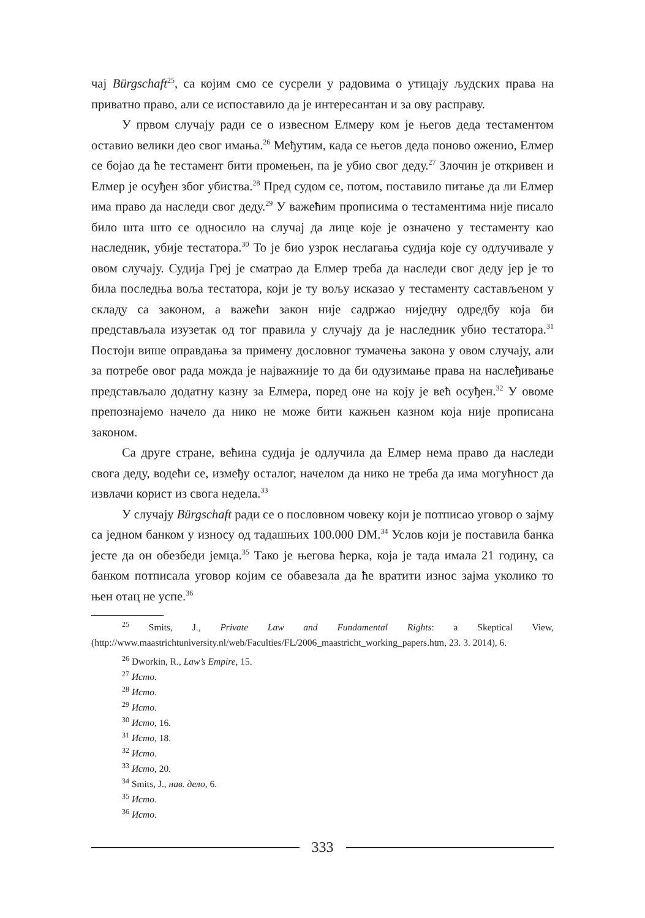чај Bürgschaft<sup>25</sup>, са којим смо се сусрели у радовима о утицају људских права на приватно право, али се испоставило да је интересантан и за ову расправу.
У првом случају ради се о извесном Елмеру ком је његов деда тестаментом оставио велики део свог имања.<sup>26</sup> Међутим, када се његов деда поново оженио, Елмер се бојао да ће тестамент бити промењен, па је убио свог деду.<sup>27</sup> Злочин је откривен и Елмер је осуђен због убиства.<sup>28</sup> Пред судом се, потом, поставило питање да ли Елмер има право да наследи свог деду.<sup>29</sup> У важећим прописима о тестаментима није писало било шта што се односило на случај да лице које је означено у тестаменту као наследник, убије тестатора.<sup>30</sup> То је био узрок неслагања судија које су одлучивале у овом случају. Судија Греј је сматрао да Елмер треба да наследи свог деду јер је то била последња воља тестатора, који је ту вољу исказао у тестаменту састављеном у складу са законом, а важећи закон није садржао ниједну одредбу која би представљала изузетак од тог правила у случају да је наследник убио тестатора.<sup>31</sup> Постоји више оправдања за примену дословног тумачења закона у овом случају, али за потребе овог рада можда је најважније то да би одузимање права на наслеђивање представљало додатну казну за Елмера, поред оне на коју је већ осуђен.<sup>32</sup> У овоме препознајемо начело да нико не може бити кажњен казном која није прописана законом.
Са друге стране, већина судија је одлучила да Елмер нема право да наследи свога деду, водећи се, између осталог, начелом да нико не треба да има могућност да извлачи корист из свога недела.<sup>33</sup>
У случају Bürgschaft ради се о пословном човеку који је потписао уговор о зајму са једном банком у износу од тадашњих 100.000 DM.<sup>34</sup> Услов који је поставила банка јесте да он обезбеди јемца.<sup>35</sup> Тако је његова ћерка, која је тада имала 21 годину, са банком потписала уговор којим се обавезала да ће вратити износ зајма уколико то њен отац не успе.<sup>36</sup>
<sup>25</sup> Smits, J., Private Law and Fundamental Rights: a Skeptical View, (http://www.maastrichtuniversity.nl/web/Faculties/FL/2006_maastricht_working_papers.htm, 23. 3. 2014), 6.
<sup>26</sup> Dworkin, R., Law’s Empire, 15.
<sup>27</sup> Исто.
<sup>28</sup> Исто.
<sup>29</sup> Исто.
<sup>30</sup> Исто, 16.
<sup>31</sup> Исто, 18.
<sup>32</sup> Исто.
<sup>33</sup> Исто, 20.
<sup>34</sup> Smits, J., нав. дело, 6.
<sup>35</sup> Исто.
<sup>36</sup> Исто.
333